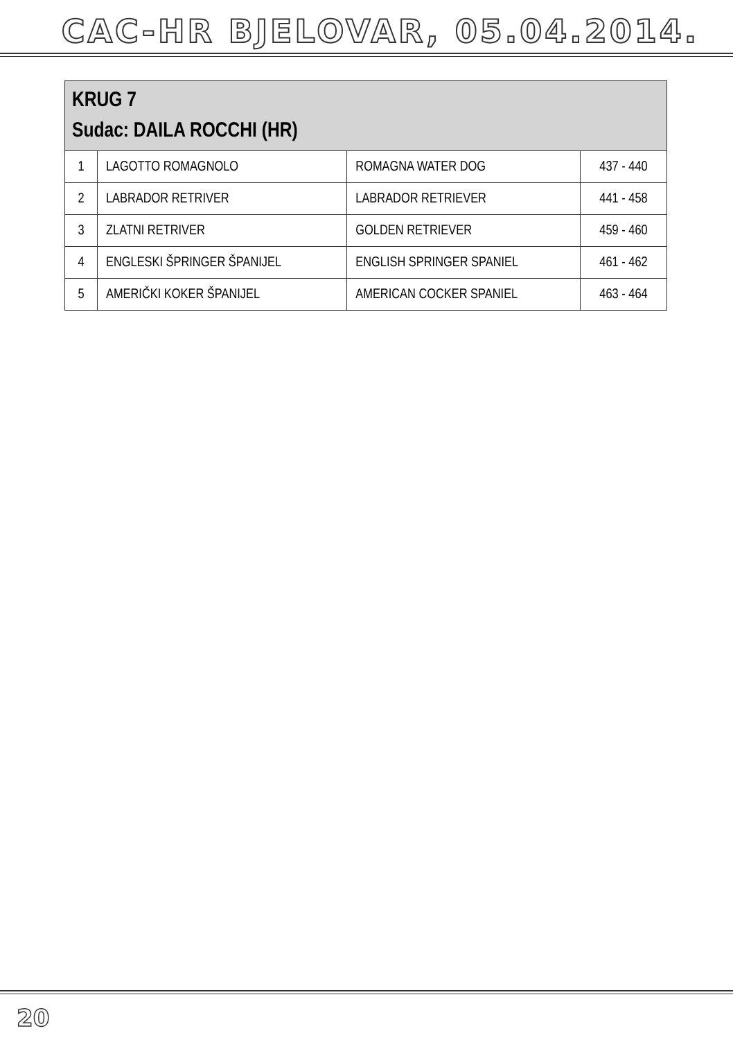CAC-HR BJELOVAR, 05.04.2014.
| KRUG 7 Sudac: DAILA ROCCHI (HR) | | | |
| --- | --- | --- | --- |
| 1 | LAGOTTO ROMAGNOLO | ROMAGNA WATER DOG | 437 - 440 |
| 2 | LABRADOR RETRIVER | LABRADOR RETRIEVER | 441 - 458 |
| 3 | ZLATNI RETRIVER | GOLDEN RETRIEVER | 459 - 460 |
| 4 | ENGLESKI ŠPRINGER ŠPANIJEL | ENGLISH SPRINGER SPANIEL | 461 - 462 |
| 5 | AMERIČKI KOKER ŠPANIJEL | AMERICAN COCKER SPANIEL | 463 - 464 |
20